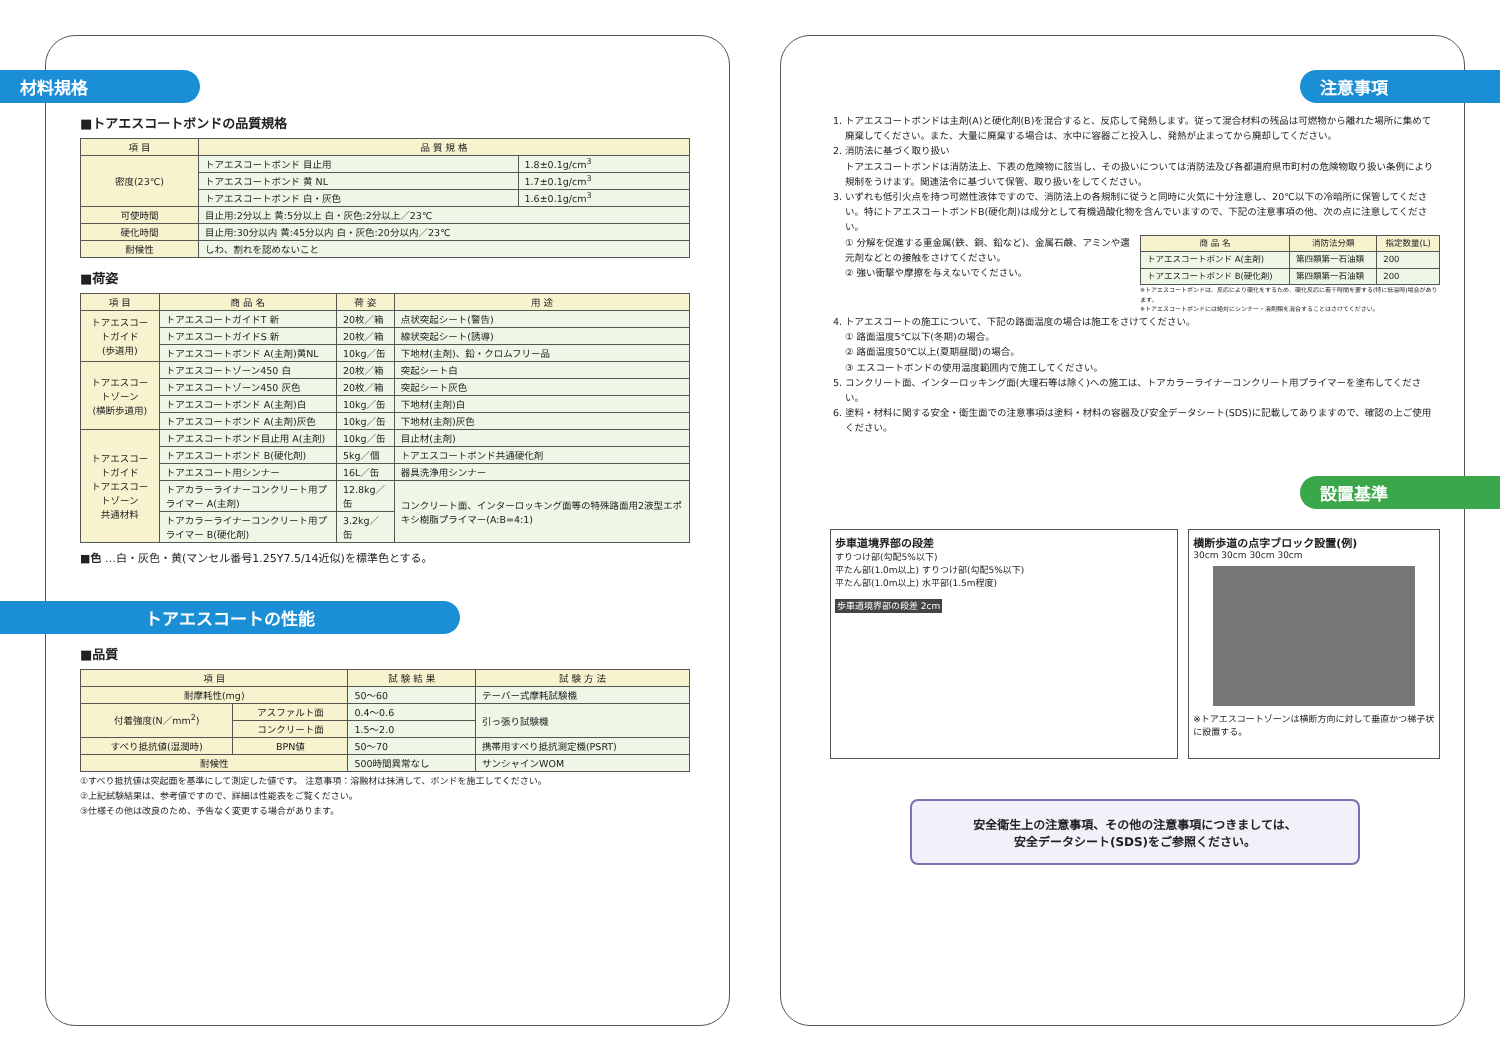材料規格
■トアエスコートボンドの品質規格
| 項 目 | 品 質 規 格 | |
| --- | --- | --- |
| 密度(23℃) | トアエスコートボンド 目止用 | 1.8±0.1g/cm<sup>3</sup> |
| | トアエスコートボンド 黄 NL | 1.7±0.1g/cm<sup>3</sup> |
| | トアエスコートボンド 白・灰色 | 1.6±0.1g/cm<sup>3</sup> |
| 可使時間 | 目止用:2分以上 黄:5分以上 白・灰色:2分以上／23℃ | |
| 硬化時間 | 目止用:30分以内 黄:45分以内 白・灰色:20分以内／23℃ | |
| 耐候性 | しわ、割れを認めないこと | |
■荷姿
| 項 目 | 商 品 名 | 荷 姿 | 用 途 |
| --- | --- | --- | --- |
| トアエスコートガイド (歩道用) | トアエスコートガイドT 新 | 20枚／箱 | 点状突起シート(警告) |
| | トアエスコートガイドS 新 | 20枚／箱 | 線状突起シート(誘導) |
| | トアエスコートボンド A(主剤)黄NL | 10kg／缶 | 下地材(主剤)、鉛・クロムフリー品 |
| トアエスコートゾーン (横断歩道用) | トアエスコートゾーン450 白 | 20枚／箱 | 突起シート白 |
| | トアエスコートゾーン450 灰色 | 20枚／箱 | 突起シート灰色 |
| | トアエスコートボンド A(主剤)白 | 10kg／缶 | 下地材(主剤)白 |
| | トアエスコートボンド A(主剤)灰色 | 10kg／缶 | 下地材(主剤)灰色 |
| トアエスコートガイド トアエスコートゾーン 共通材料 | トアエスコートボンド目止用 A(主剤) | 10kg／缶 | 目止材(主剤) |
| | トアエスコートボンド B(硬化剤) | 5kg／個 | トアエスコートボンド共通硬化剤 |
| | トアエスコート用シンナー | 16L／缶 | 器具洗浄用シンナー |
| | トアカラーライナーコンクリート用プライマー A(主剤) | 12.8kg／缶 | コンクリート面、インターロッキング面等の特殊路面用2液型エポキシ樹脂プライマー(A:B=4:1) |
| | トアカラーライナーコンクリート用プライマー B(硬化剤) | 3.2kg／缶 | |
■色 …白・灰色・黄(マンセル番号1.25Y7.5/14近似)を標準色とする。
トアエスコートの性能
■品質
| 項 目 | | 試 験 結 果 | 試 験 方 法 |
| --- | --- | --- | --- |
| 耐摩耗性(mg) | | 50〜60 | テーバー式摩耗試験機 |
| 付着強度(N／mm<sup>2</sup>) | アスファルト面 | 0.4〜0.6 | 引っ張り試験機 |
| | コンクリート面 | 1.5〜2.0 | |
| すべり抵抗値(湿潤時) | BPN値 | 50〜70 | 携帯用すべり抵抗測定機(PSRT) |
| 耐候性 | | 500時間異常なし | サンシャインWOM |
①すべり抵抗値は突起面を基準にして測定した値です。 注意事項：溶融材は抹消して、ボンドを施工してください。
②上記試験結果は、参考値ですので、詳細は性能表をご覧ください。
③仕様その他は改良のため、予告なく変更する場合があります。
注意事項
1. トアエスコートボンドは主剤(A)と硬化剤(B)を混合すると、反応して発熱します。従って混合材料の残品は可燃物から離れた場所に集めて廃棄してください。また、大量に廃棄する場合は、水中に容器ごと投入し、発熱が止まってから廃却してください。
2. 消防法に基づく取り扱い
トアエスコートボンドは消防法上、下表の危険物に該当し、その扱いについては消防法及び各都道府県市町村の危険物取り扱い条例により規制をうけます。関連法令に基づいて保管、取り扱いをしてください。
3. いずれも低引火点を持つ可燃性液体ですので、消防法上の各規制に従うと同時に火気に十分注意し、20℃以下の冷暗所に保管してください。特にトアエスコートボンドB(硬化剤)は成分として有機過酸化物を含んでいますので、下記の注意事項の他、次の点に注意してください。
① 分解を促進する重金属(鉄、銅、鉛など)、金属石鹸、アミンや還元剤などとの接触をさけてください。
② 強い衝撃や摩擦を与えないでください。
| 商 品 名 | 消防法分類 | 指定数量(L) |
| --- | --- | --- |
| トアエスコートボンド A(主剤) | 第四類第一石油類 | 200 |
| トアエスコートボンド B(硬化剤) | 第四類第一石油類 | 200 |
※トアエスコートボンドは、反応により硬化をするため、硬化反応に若干時間を要する(特に低温時)場合があります。
※トアエスコートボンドには絶対にシンナー・溶剤類を混合することはさけてください。
4. トアエスコートの施工について、下記の路面温度の場合は施工をさけてください。
① 路面温度5℃以下(冬期)の場合。
② 路面温度50℃以上(夏期昼間)の場合。
③ エスコートボンドの使用温度範囲内で施工してください。
5. コンクリート面、インターロッキング面(大理石等は除く)への施工は、トアカラーライナーコンクリート用プライマーを塗布してください。
6. 塗料・材料に関する安全・衛生面での注意事項は塗料・材料の容器及び安全データシート(SDS)に記載してありますので、確認の上ご使用ください。
設置基準
歩車道境界部の段差
すりつけ部(勾配5%以下)
平たん部(1.0m以上) すりつけ部(勾配5%以下)
平たん部(1.0m以上) 水平部(1.5m程度)
歩車道境界部の段差 2cm
横断歩道の点字ブロック設置(例)
30cm 30cm 30cm 30cm
※トアエスコートゾーンは横断方向に対して垂直かつ梯子状に設置する。
安全衛生上の注意事項、その他の注意事項につきましては、
安全データシート(SDS)をご参照ください。